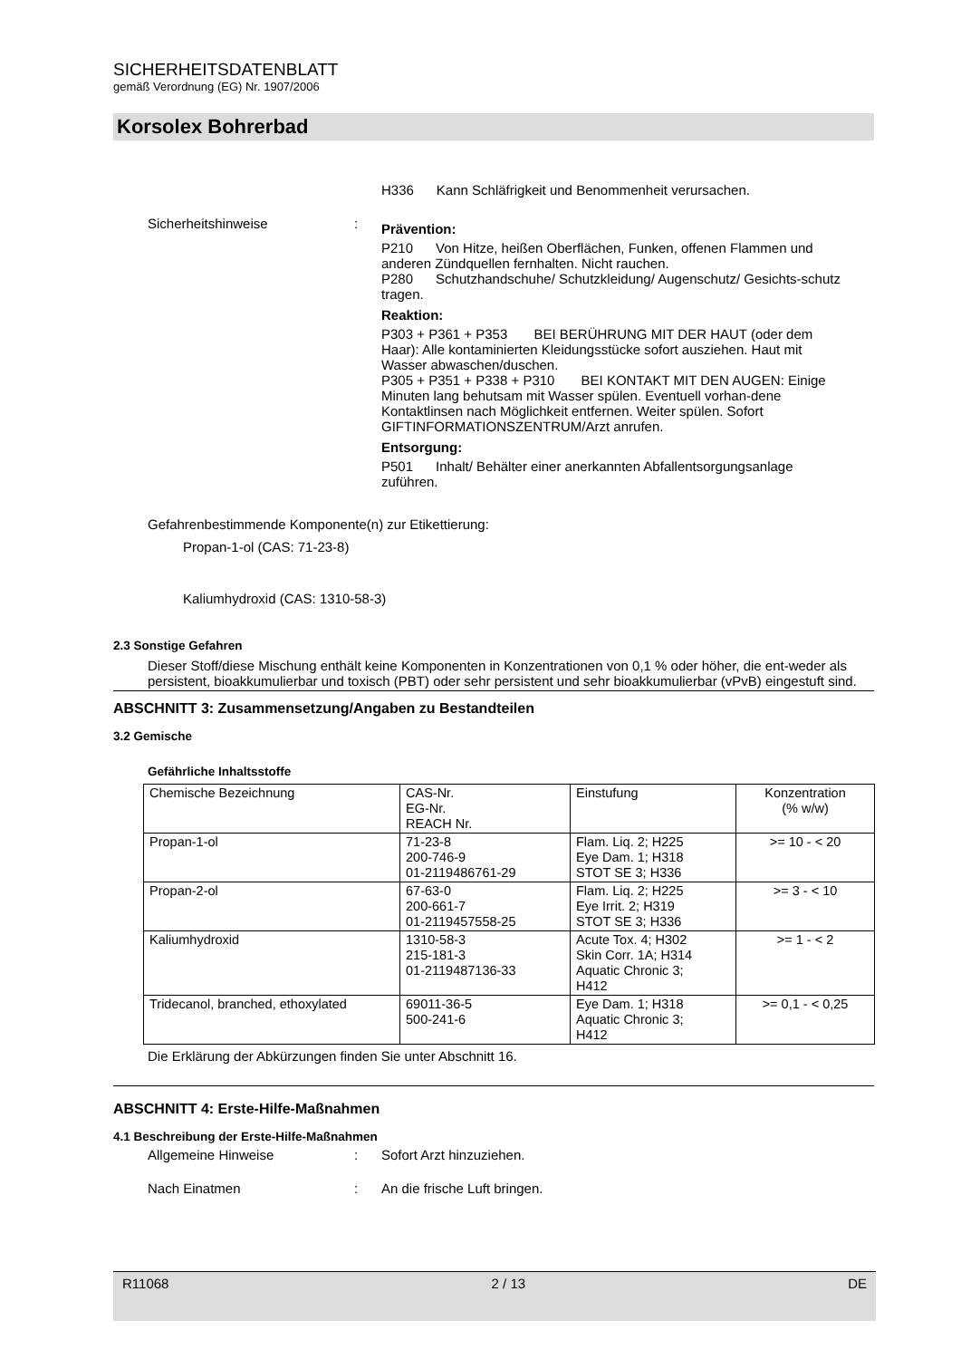SICHERHEITSDATENBLATT
gemäß Verordnung (EG) Nr. 1907/2006
Korsolex Bohrerbad
H336 Kann Schläfrigkeit und Benommenheit verursachen.
Sicherheitshinweise :
Prävention:
P210 Von Hitze, heißen Oberflächen, Funken, offenen Flammen und anderen Zündquellen fernhalten. Nicht rauchen.
P280 Schutzhandschuhe/ Schutzkleidung/ Augenschutz/ Gesichts-schutz tragen.
Reaktion:
P303 + P361 + P353 BEI BERÜHRUNG MIT DER HAUT (oder dem Haar): Alle kontaminierten Kleidungsstücke sofort ausziehen. Haut mit Wasser abwaschen/duschen.
P305 + P351 + P338 + P310 BEI KONTAKT MIT DEN AUGEN: Einige Minuten lang behutsam mit Wasser spülen. Eventuell vorhan-dene Kontaktlinsen nach Möglichkeit entfernen. Weiter spülen. Sofort GIFTINFORMATIONSZENTRUM/Arzt anrufen.
Entsorgung:
P501 Inhalt/ Behälter einer anerkannten Abfallentsorgungsanlage zuführen.
Gefahrenbestimmende Komponente(n) zur Etikettierung:
Propan-1-ol (CAS: 71-23-8)
Kaliumhydroxid (CAS: 1310-58-3)
2.3 Sonstige Gefahren
Dieser Stoff/diese Mischung enthält keine Komponenten in Konzentrationen von 0,1 % oder höher, die ent-weder als persistent, bioakkumulierbar und toxisch (PBT) oder sehr persistent und sehr bioakkumulierbar (vPvB) eingestuft sind.
ABSCHNITT 3: Zusammensetzung/Angaben zu Bestandteilen
3.2 Gemische
Gefährliche Inhaltsstoffe
| Chemische Bezeichnung | CAS-Nr. EG-Nr. REACH Nr. | Einstufung | Konzentration (% w/w) |
| --- | --- | --- | --- |
| Propan-1-ol | 71-23-8 200-746-9 01-2119486761-29 | Flam. Liq. 2; H225 Eye Dam. 1; H318 STOT SE 3; H336 | >= 10 - < 20 |
| Propan-2-ol | 67-63-0 200-661-7 01-2119457558-25 | Flam. Liq. 2; H225 Eye Irrit. 2; H319 STOT SE 3; H336 | >= 3 - < 10 |
| Kaliumhydroxid | 1310-58-3 215-181-3 01-2119487136-33 | Acute Tox. 4; H302 Skin Corr. 1A; H314 Aquatic Chronic 3; H412 | >= 1 - < 2 |
| Tridecanol, branched, ethoxylated | 69011-36-5 500-241-6 | Eye Dam. 1; H318 Aquatic Chronic 3; H412 | >= 0,1 - < 0,25 |
Die Erklärung der Abkürzungen finden Sie unter Abschnitt 16.
ABSCHNITT 4: Erste-Hilfe-Maßnahmen
4.1 Beschreibung der Erste-Hilfe-Maßnahmen
Allgemeine Hinweise : Sofort Arzt hinzuziehen.
Nach Einatmen : An die frische Luft bringen.
R11068 2 / 13 DE